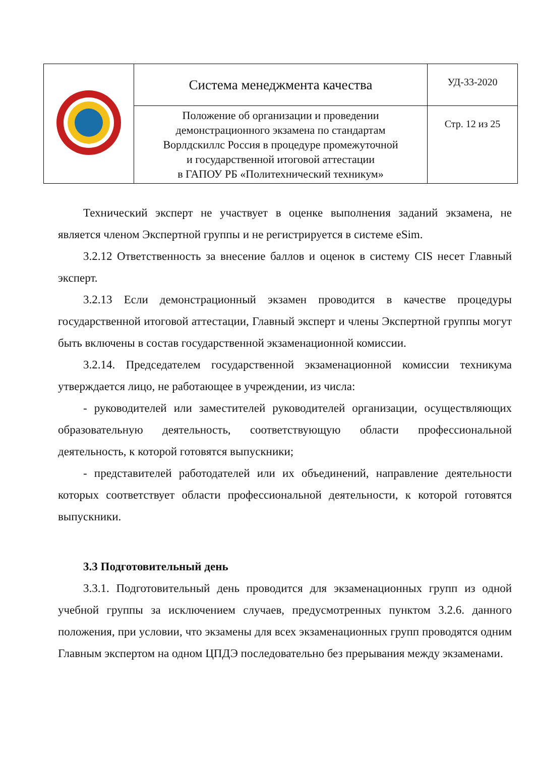| | Система менеджмента качества | УД-33-2020 |
| | Положение об организации и проведении демонстрационного экзамена по стандартам Ворлдскиллс Россия в процедуре промежуточной и государственной итоговой аттестации в ГАПОУ РБ «Политехнический техникум» | Стр. 12 из 25 |
Технический эксперт не участвует в оценке выполнения заданий экзамена, не является членом Экспертной группы и не регистрируется в системе eSim.
3.2.12 Ответственность за внесение баллов и оценок в систему CIS несет Главный эксперт.
3.2.13 Если демонстрационный экзамен проводится в качестве процедуры государственной итоговой аттестации, Главный эксперт и члены Экспертной группы могут быть включены в состав государственной экзаменационной комиссии.
3.2.14. Председателем государственной экзаменационной комиссии техникума утверждается лицо, не работающее в учреждении, из числа:
- руководителей или заместителей руководителей организации, осуществляющих образовательную деятельность, соответствующую области профессиональной деятельность, к которой готовятся выпускники;
- представителей работодателей или их объединений, направление деятельности которых соответствует области профессиональной деятельности, к которой готовятся выпускники.
3.3 Подготовительный день
3.3.1. Подготовительный день проводится для экзаменационных групп из одной учебной группы за исключением случаев, предусмотренных пунктом 3.2.6. данного положения, при условии, что экзамены для всех экзаменационных групп проводятся одним Главным экспертом на одном ЦПДЭ последовательно без прерывания между экзаменами.